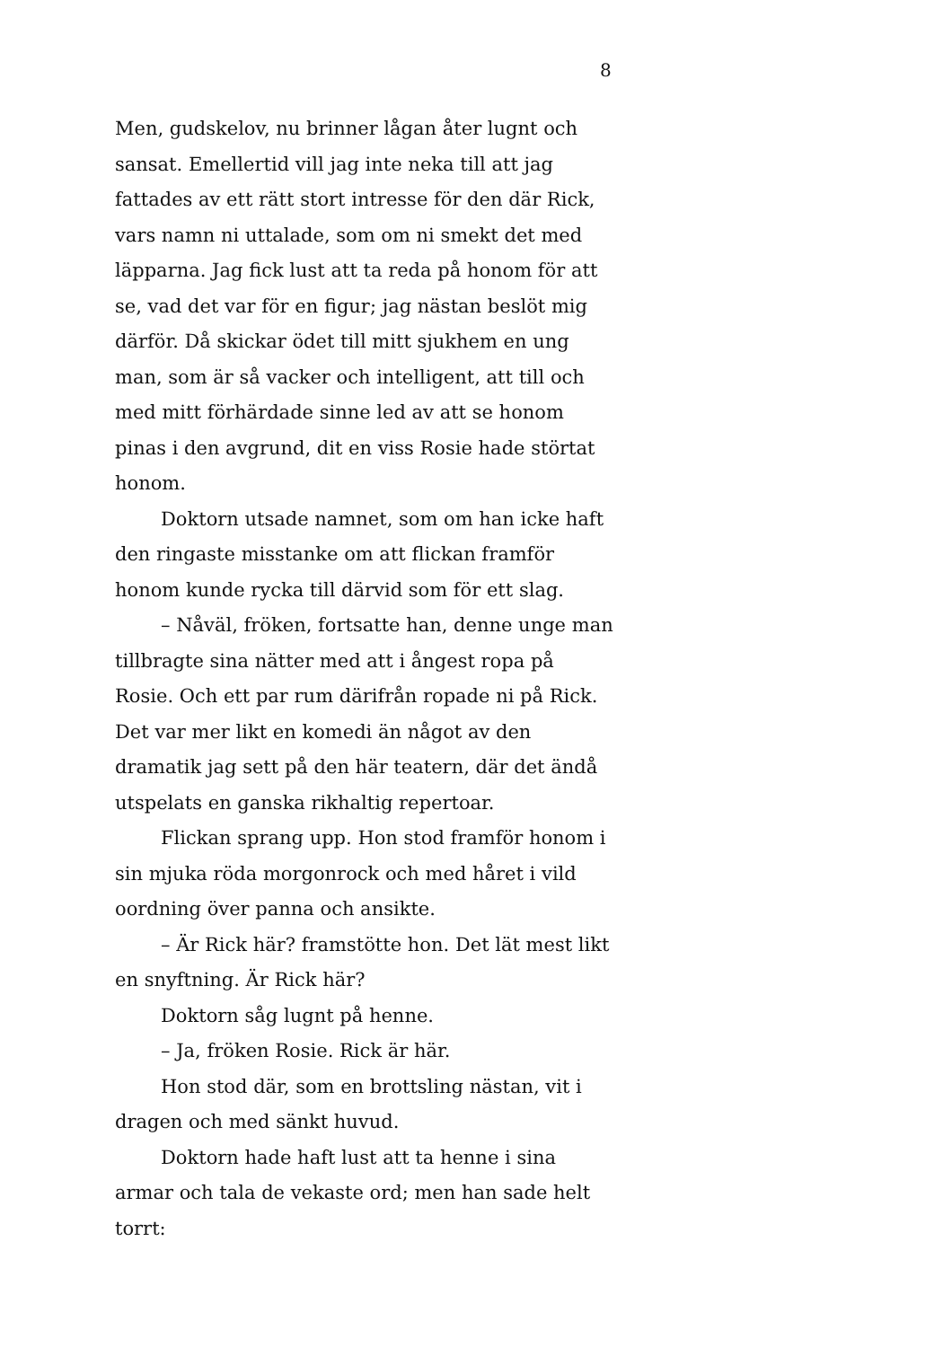8
Men, gudskelov, nu brinner lågan åter lugnt och sansat. Emellertid vill jag inte neka till att jag fattades av ett rätt stort intresse för den där Rick, vars namn ni uttalade, som om ni smekt det med läpparna. Jag fick lust att ta reda på honom för att se, vad det var för en figur; jag nästan beslöt mig därför. Då skickar ödet till mitt sjukhem en ung man, som är så vacker och intelligent, att till och med mitt förhärdade sinne led av att se honom pinas i den avgrund, dit en viss Rosie hade störtat honom.
Doktorn utsade namnet, som om han icke haft den ringaste misstanke om att flickan framför honom kunde rycka till därvid som för ett slag.
– Nåväl, fröken, fortsatte han, denne unge man tillbragte sina nätter med att i ångest ropa på Rosie. Och ett par rum därifrån ropade ni på Rick. Det var mer likt en komedi än något av den dramatik jag sett på den här teatern, där det ändå utspelats en ganska rikhaltig repertoar.
Flickan sprang upp. Hon stod framför honom i sin mjuka röda morgonrock och med håret i vild oordning över panna och ansikte.
– Är Rick här? framstötte hon. Det lät mest likt en snyftning. Är Rick här?
Doktorn såg lugnt på henne.
– Ja, fröken Rosie. Rick är här.
Hon stod där, som en brottsling nästan, vit i dragen och med sänkt huvud.
Doktorn hade haft lust att ta henne i sina armar och tala de vekaste ord; men han sade helt torrt: